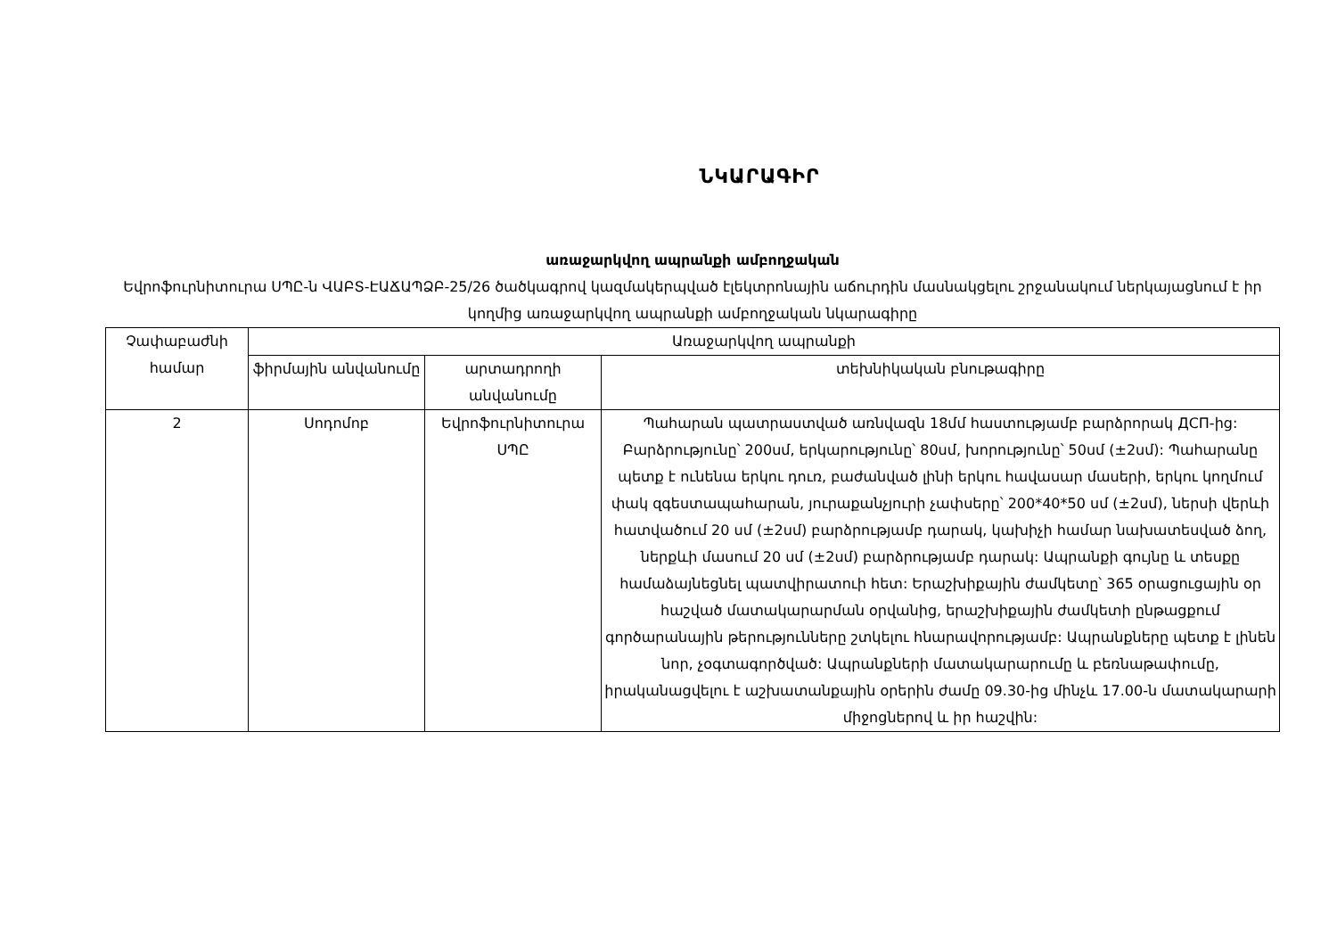ՆԿԱՐԱԳԻՐ
առաջարկվող ապրանքի ամբողջական
Եվրոֆուրնիտուրա ՍՊԸ-ն ՎԱԲՏ-ԷԱՃԱՊՁԲ-25/26 ծածկագրով կազմակերպված էլեկտրոնային աճուրդին մասնակցելու շրջանակում ներկայացնում է իր կողմից առաջարկվող ապրանքի ամբողջական նկարագիրը
| Չափաբաժնի համար | Առաջարկվող ապրանքի | | |
| --- | --- | --- | --- |
| | ֆիրմային անվանումը | արտադրողի անվանումը | տեխնիկական բնութագիրը |
| 2 | Սոդոմոբ | Եվրոֆուրնիտուրա ՍՊԸ | Պահարան պատրաստված առնվազն 18մմ հաստությամբ բարձրորակ ДСП-ից: Բարձրությունը՝ 200սմ, երկարությունը՝ 80սմ, խորությունը՝ 50սմ (±2սմ): Պահարանը պետք է ունենա երկու դուռ, բաժանված լինի երկու հավասար մասերի, երկու կողմում փակ զգեստապահարան, յուրաքանչյուրի չափսերը՝ 200*40*50 սմ (±2սմ), ներսի վերևի հատվածում 20 սմ (±2սմ) բարձրությամբ դարակ, կախիչի համար նախատեսված ձող, ներքևի մասում 20 սմ (±2սմ) բարձրությամբ դարակ: Ապրանքի գույնը և տեսքը համաձայնեցնել պատվիրատուի հետ: Երաշխիքային ժամկետը՝ 365 օրացուցային օր հաշված մատակարարման օրվանից, երաշխիքային ժամկետի ընթացքում գործարանային թերությունները շտկելու հնարավորությամբ: Ապրանքները պետք է լինեն նոր, չօգտագործված: Ապրանքների մատակարարումը և բեռնաթափումը, իրականացվելու է աշխատանքային օրերին ժամը 09.30-ից մինչև 17.00-ն մատակարարի միջոցներով և իր հաշվին: |